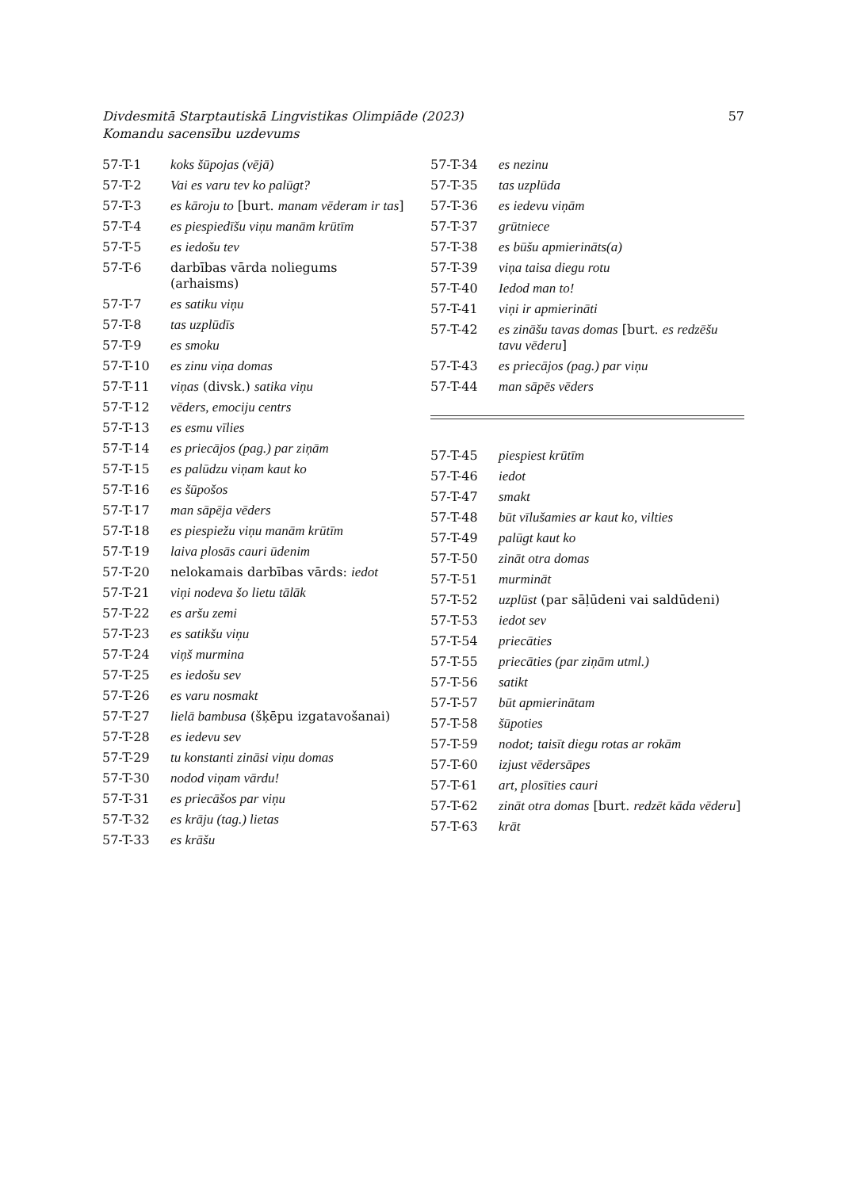Divdesmitā Starptautiskā Lingvistikas Olimpiāde (2023)
Komandu sacensību uzdevums
57
| 57-T-1 | koks šūpojas (vējā) |
| 57-T-2 | Vai es varu tev ko palūgt? |
| 57-T-3 | es kāroju to [burt. manam vēderam ir tas ] |
| 57-T-4 | es piespiedīšu viņu manām krūtīm |
| 57-T-5 | es iedošu tev |
| 57-T-6 | darbības vārda noliegums (arhaisms) |
| 57-T-7 | es satiku viņu |
| 57-T-8 | tas uzplūdīs |
| 57-T-9 | es smoku |
| 57-T-10 | es zinu viņa domas |
| 57-T-11 | viņas (divsk.) satika viņu |
| 57-T-12 | vēders, emociju centrs |
| 57-T-13 | es esmu vīlies |
| 57-T-14 | es priecājos (pag.) par ziņām |
| 57-T-15 | es palūdzu viņam kaut ko |
| 57-T-16 | es šūpošos |
| 57-T-17 | man sāpēja vēders |
| 57-T-18 | es piespiežu viņu manām krūtīm |
| 57-T-19 | laiva plosās cauri ūdenim |
| 57-T-20 | nelokamais darbības vārds: iedot |
| 57-T-21 | viņi nodeva šo lietu tālāk |
| 57-T-22 | es aršu zemi |
| 57-T-23 | es satikšu viņu |
| 57-T-24 | viņš murmina |
| 57-T-25 | es iedošu sev |
| 57-T-26 | es varu nosmakt |
| 57-T-27 | lielā bambusa (šķēpu izgatavošanai) |
| 57-T-28 | es iedevu sev |
| 57-T-29 | tu konstanti zināsi viņu domas |
| 57-T-30 | nodod viņam vārdu! |
| 57-T-31 | es priecāšos par viņu |
| 57-T-32 | es krāju (tag.) lietas |
| 57-T-33 | es krāšu |
| 57-T-34 | es nezinu |
| 57-T-35 | tas uzplūda |
| 57-T-36 | es iedevu viņām |
| 57-T-37 | grūtniece |
| 57-T-38 | es būšu apmierināts(a) |
| 57-T-39 | viņa taisa diegu rotu |
| 57-T-40 | Iedod man to! |
| 57-T-41 | viņi ir apmierināti |
| 57-T-42 | es zināšu tavas domas [burt. es redzēšu tavu vēderu ] |
| 57-T-43 | es priecājos (pag.) par viņu |
| 57-T-44 | man sāpēs vēders |
| 57-T-45 | piespiest krūtīm |
| 57-T-46 | iedot |
| 57-T-47 | smakt |
| 57-T-48 | būt vīlušamies ar kaut ko, vilties |
| 57-T-49 | palūgt kaut ko |
| 57-T-50 | zināt otra domas |
| 57-T-51 | murmināt |
| 57-T-52 | uzplūst (par sāļūdeni vai saldūdeni) |
| 57-T-53 | iedot sev |
| 57-T-54 | priecāties |
| 57-T-55 | priecāties (par ziņām utml.) |
| 57-T-56 | satikt |
| 57-T-57 | būt apmierinātam |
| 57-T-58 | šūpoties |
| 57-T-59 | nodot ; taisīt diegu rotas ar rokām |
| 57-T-60 | izjust vēdersāpes |
| 57-T-61 | art, plosīties cauri |
| 57-T-62 | zināt otra domas [burt. redzēt kāda vēderu ] |
| 57-T-63 | krāt |